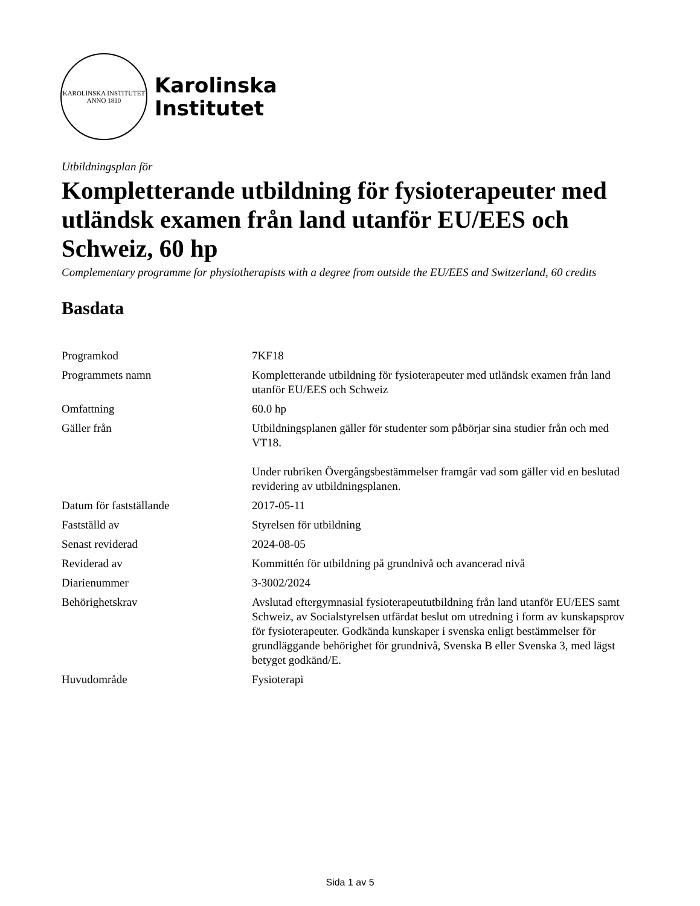KAROLINSKA INSTITUTET
ANNO 1810
Karolinska
Institutet
Utbildningsplan för
Kompletterande utbildning för fysioterapeuter med utländsk examen från land utanför EU/EES och Schweiz, 60 hp
Complementary programme for physiotherapists with a degree from outside the EU/EES and Switzerland, 60 credits
Basdata
| Programkod | 7KF18 |
| Programmets namn | Kompletterande utbildning för fysioterapeuter med utländsk examen från land utanför EU/EES och Schweiz |
| Omfattning | 60.0 hp |
| Gäller från | Utbildningsplanen gäller för studenter som påbörjar sina studier från och med VT18. Under rubriken Övergångsbestämmelser framgår vad som gäller vid en beslutad revidering av utbildningsplanen. |
| Datum för fastställande | 2017-05-11 |
| Fastställd av | Styrelsen för utbildning |
| Senast reviderad | 2024-08-05 |
| Reviderad av | Kommittén för utbildning på grundnivå och avancerad nivå |
| Diarienummer | 3-3002/2024 |
| Behörighetskrav | Avslutad eftergymnasial fysioterapeututbildning från land utanför EU/EES samt Schweiz, av Socialstyrelsen utfärdat beslut om utredning i form av kunskapsprov för fysioterapeuter. Godkända kunskaper i svenska enligt bestämmelser för grundläggande behörighet för grundnivå, Svenska B eller Svenska 3, med lägst betyget godkänd/E. |
| Huvudområde | Fysioterapi |
Sida 1 av 5